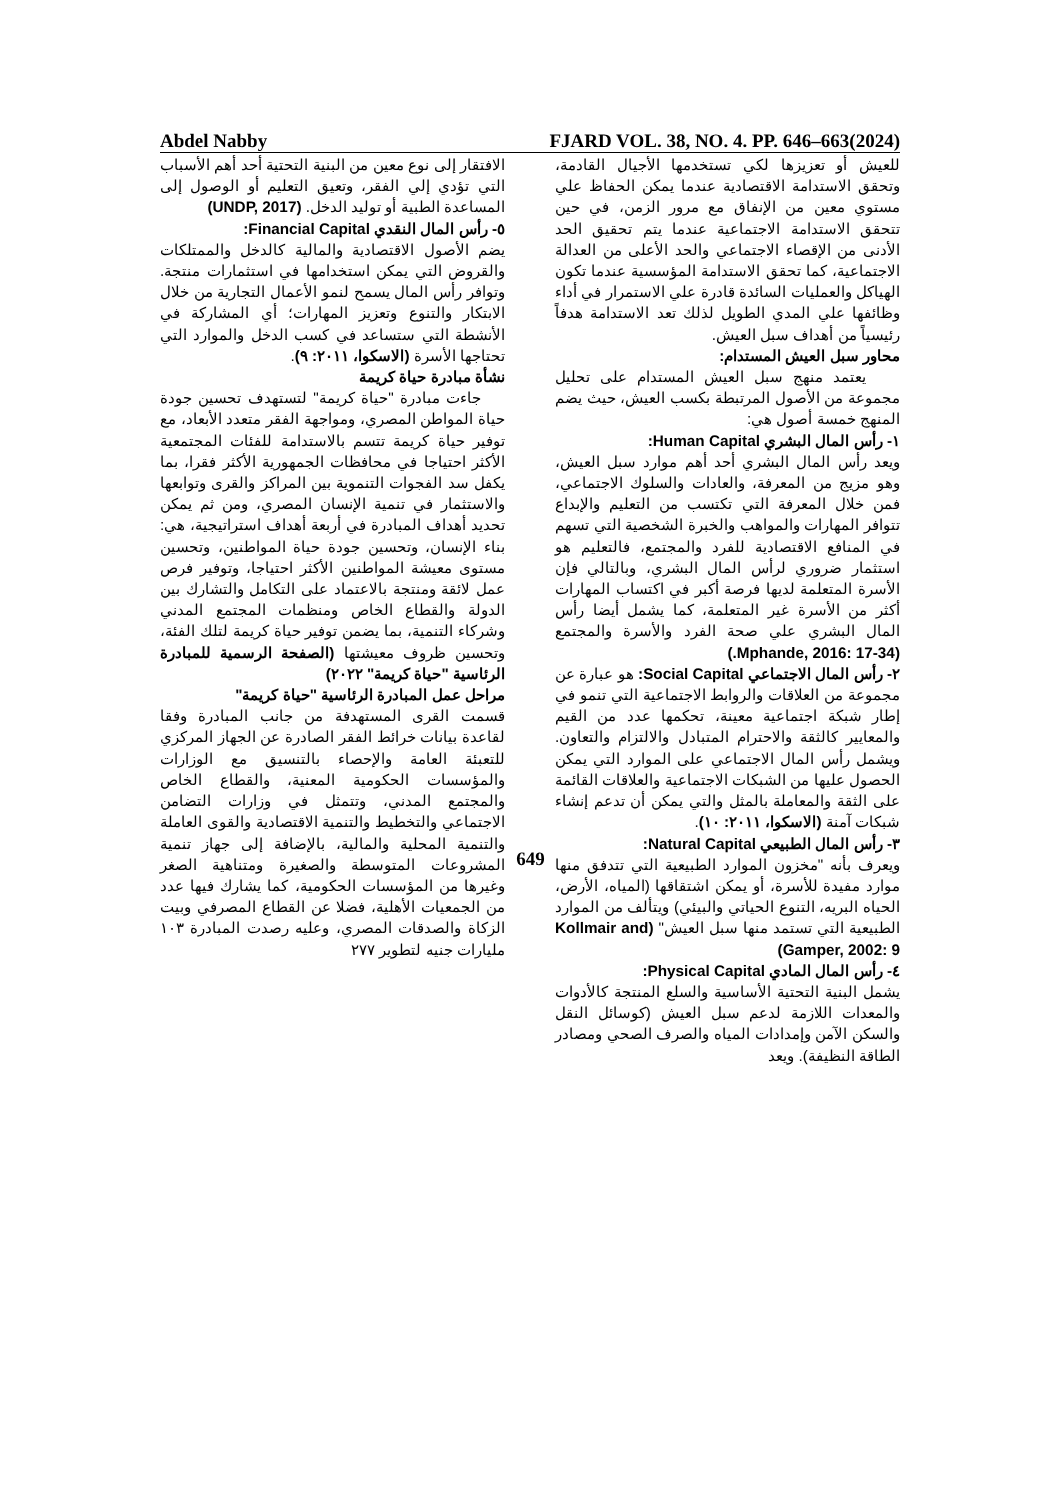Abdel Nabby FJARD VOL. 38, NO. 4. PP. 646–663(2024)
للعيش أو تعزيزها لكي تستخدمها الأجيال القادمة، وتحقق الاستدامة الاقتصادية عندما يمكن الحفاظ علي مستوي معين من الإنفاق مع مرور الزمن، في حين تتحقق الاستدامة الاجتماعية عندما يتم تحقيق الحد الأدنى من الإقصاء الاجتماعي والحد الأعلى من العدالة الاجتماعية، كما تحقق الاستدامة المؤسسية عندما تكون الهياكل والعمليات السائدة قادرة علي الاستمرار في أداء وظائفها علي المدي الطويل لذلك تعد الاستدامة هدفاً رئيسياً من أهداف سبل العيش.
محاور سبل العيش المستدام:
يعتمد منهج سبل العيش المستدام على تحليل مجموعة من الأصول المرتبطة بكسب العيش، حيث يضم المنهج خمسة أصول هي:
١- رأس المال البشري Human Capital:
ويعد رأس المال البشري أحد أهم موارد سبل العيش، وهو مزيج من المعرفة، والعادات والسلوك الاجتماعي، فمن خلال المعرفة التي تكتسب من التعليم والإبداع تتوافر المهارات والمواهب والخبرة الشخصية التي تسهم في المنافع الاقتصادية للفرد والمجتمع، فالتعليم هو استثمار ضروري لرأس المال البشري، وبالتالي فإن الأسرة المتعلمة لديها فرصة أكبر في اكتساب المهارات أكثر من الأسرة غير المتعلمة، كما يشمل أيضا رأس المال البشري علي صحة الفرد والأسرة والمجتمع (Mphande, 2016: 17-34.)
٢- رأس المال الاجتماعي Social Capital: هو عبارة عن مجموعة من العلاقات والروابط الاجتماعية التي تنمو في إطار شبكة اجتماعية معينة، تحكمها عدد من القيم والمعايير كالثقة والاحترام المتبادل والالتزام والتعاون. ويشمل رأس المال الاجتماعي على الموارد التي يمكن الحصول عليها من الشبكات الاجتماعية والعلاقات القائمة على الثقة والمعاملة بالمثل والتي يمكن أن تدعم إنشاء شبكات آمنة (الاسكوا، ٢٠١١: ١٠).
٣- رأس المال الطبيعي Natural Capital:
ويعرف بأنه "مخزون الموارد الطبيعية التي تتدفق منها موارد مفيدة للأسرة، أو يمكن اشتقاقها (المياه، الأرض، الحياه البريه، التنوع الحياتي والبيئي) ويتألف من الموارد الطبيعية التي تستمد منها سبل العيش" (Kollmair and Gamper, 2002: 9)
٤- رأس المال المادي Physical Capital:
يشمل البنية التحتية الأساسية والسلع المنتجة كالأدوات والمعدات اللازمة لدعم سبل العيش (كوسائل النقل والسكن الآمن وإمدادات المياه والصرف الصحي ومصادر الطاقة النظيفة). ويعد
الافتقار إلى نوع معين من البنية التحتية أحد أهم الأسباب التي تؤدي إلي الفقر، وتعيق التعليم أو الوصول إلى المساعدة الطبية أو توليد الدخل. (UNDP, 2017)
٥- رأس المال النقدي Financial Capital:
يضم الأصول الاقتصادية والمالية كالدخل والممتلكات والقروض التي يمكن استخدامها في استثمارات منتجة. وتوافر رأس المال يسمح لنمو الأعمال التجارية من خلال الابتكار والتنوع وتعزيز المهارات؛ أي المشاركة في الأنشطة التي ستساعد في كسب الدخل والموارد التي تحتاجها الأسرة (الاسكوا، ٢٠١١: ٩).
نشأة مبادرة حياة كريمة
جاءت مبادرة "حياة كريمة" لتستهدف تحسين جودة حياة المواطن المصري، ومواجهة الفقر متعدد الأبعاد، مع توفير حياة كريمة تتسم بالاستدامة للفئات المجتمعية الأكثر احتياجا في محافظات الجمهورية الأكثر فقرا، بما يكفل سد الفجوات التنموية بين المراكز والقرى وتوابعها والاستثمار في تنمية الإنسان المصري، ومن ثم يمكن تحديد أهداف المبادرة في أربعة أهداف استراتيجية، هي: بناء الإنسان، وتحسين جودة حياة المواطنين، وتحسين مستوى معيشة المواطنين الأكثر احتياجا، وتوفير فرص عمل لائقة ومنتجة بالاعتماد على التكامل والتشارك بين الدولة والقطاع الخاص ومنظمات المجتمع المدني وشركاء التنمية، بما يضمن توفير حياة كريمة لتلك الفئة، وتحسين ظروف معيشتها (الصفحة الرسمية للمبادرة الرئاسية "حياة كريمة" ٢٠٢٢)
مراحل عمل المبادرة الرئاسية "حياة كريمة"
قسمت القرى المستهدفة من جانب المبادرة وفقا لقاعدة بيانات خرائط الفقر الصادرة عن الجهاز المركزي للتعبئة العامة والإحصاء بالتنسيق مع الوزارات والمؤسسات الحكومية المعنية، والقطاع الخاص والمجتمع المدني، وتتمثل في وزارات التضامن الاجتماعي والتخطيط والتنمية الاقتصادية والقوى العاملة والتنمية المحلية والمالية، بالإضافة إلى جهاز تنمية المشروعات المتوسطة والصغيرة ومتناهية الصغر وغيرها من المؤسسات الحكومية، كما يشارك فيها عدد من الجمعيات الأهلية، فضلا عن القطاع المصرفي وبيت الزكاة والصدقات المصري، وعليه رصدت المبادرة ١٠٣ مليارات جنيه لتطوير ٢٧٧
649